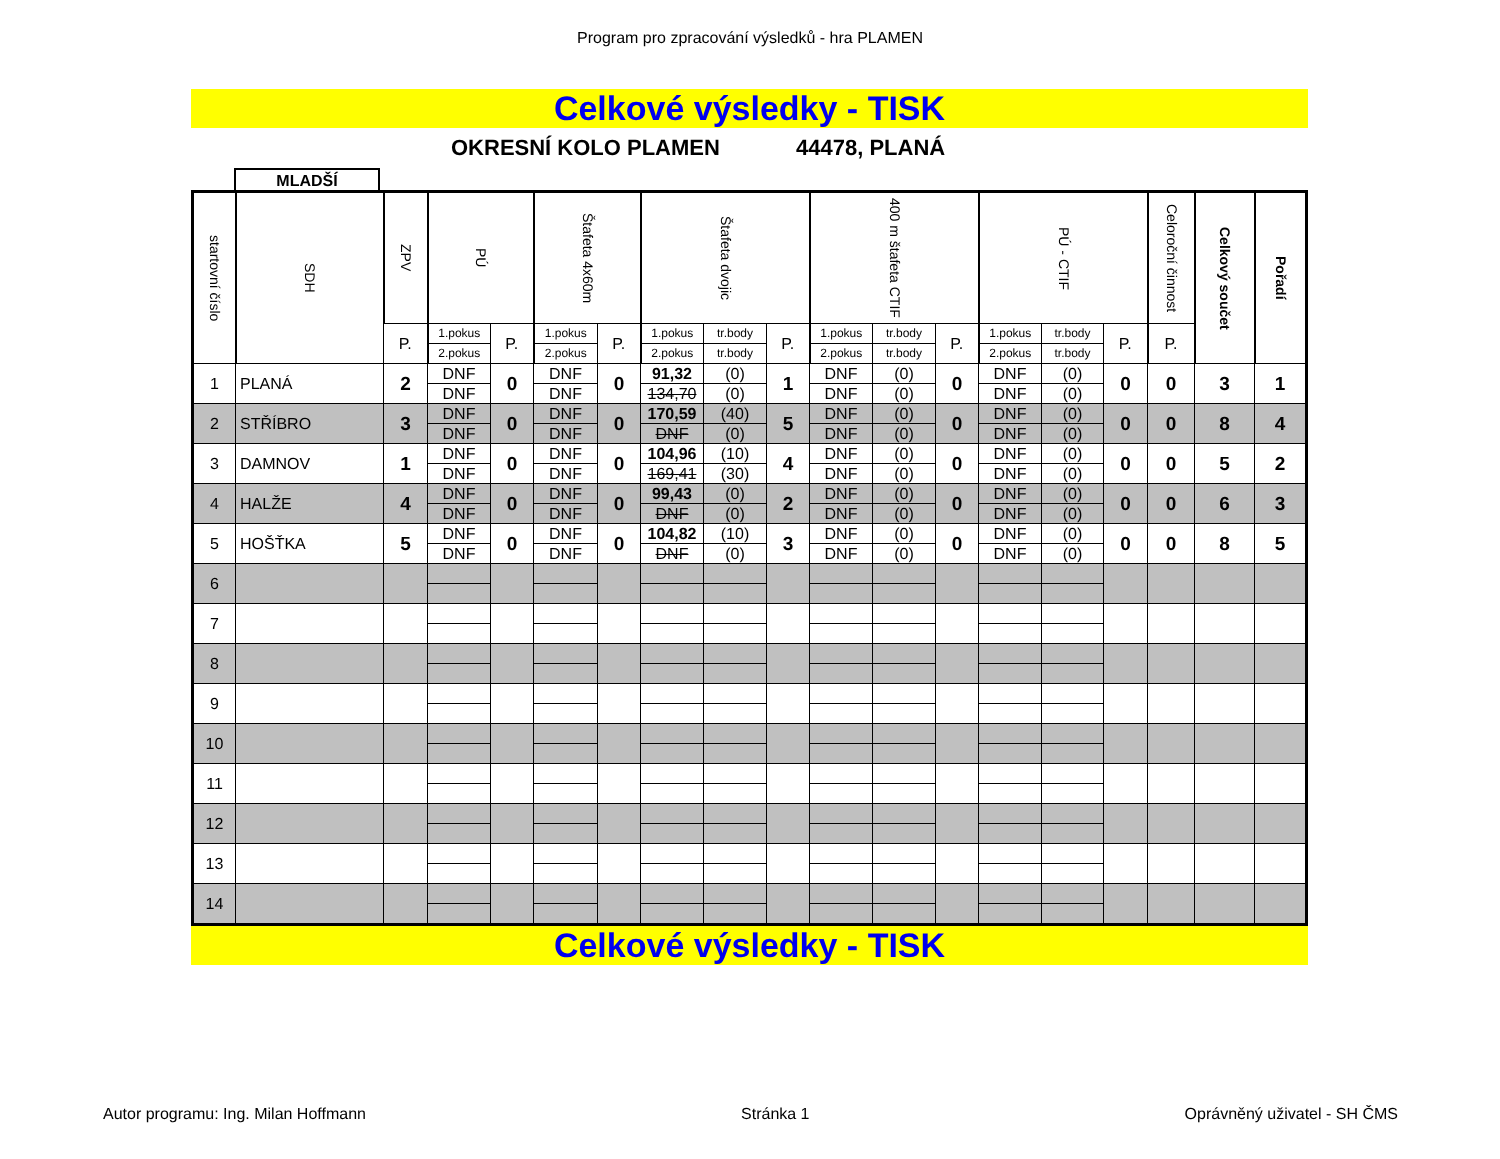Program pro zpracování výsledků - hra PLAMEN
Celkové výsledky - TISK
OKRESNÍ KOLO PLAMEN 44478, PLANÁ
MLADŠÍ
| startovní číslo | SDH | ZPV | PÚ | | Štafeta 4x60m | | Štafeta dvojic | | | 400 m štafeta CTIF | | | PÚ - CTIF | | | Celoroční činnost | Celkový součet | Pořadí |
| --- | --- | --- | --- | --- | --- | --- | --- | --- | --- | --- | --- | --- | --- | --- | --- | --- | --- | --- |
| | | P. | 1.pokus | P. | 1.pokus | P. | 1.pokus | tr.body | P. | 1.pokus | tr.body | P. | 1.pokus | tr.body | P. | P. | | |
| | | | 2.pokus | | 2.pokus | | 2.pokus | tr.body | | 2.pokus | tr.body | | 2.pokus | tr.body | | | | |
| 1 | PLANÁ | 2 | DNF | 0 | DNF | 0 | 91,32 | (0) | 1 | DNF | (0) | 0 | DNF | (0) | 0 | 0 | 3 | 1 |
| | | | DNF | | DNF | | 134,70 | (0) | | DNF | (0) | | DNF | (0) | | | | |
| 2 | STŘÍBRO | 3 | DNF | 0 | DNF | 0 | 170,59 | (40) | 5 | DNF | (0) | 0 | DNF | (0) | 0 | 0 | 8 | 4 |
| | | | DNF | | DNF | | DNF | (0) | | DNF | (0) | | DNF | (0) | | | | |
| 3 | DAMNOV | 1 | DNF | 0 | DNF | 0 | 104,96 | (10) | 4 | DNF | (0) | 0 | DNF | (0) | 0 | 0 | 5 | 2 |
| | | | DNF | | DNF | | 169,41 | (30) | | DNF | (0) | | DNF | (0) | | | | |
| 4 | HALŽE | 4 | DNF | 0 | DNF | 0 | 99,43 | (0) | 2 | DNF | (0) | 0 | DNF | (0) | 0 | 0 | 6 | 3 |
| | | | DNF | | DNF | | DNF | (0) | | DNF | (0) | | DNF | (0) | | | | |
| 5 | HOŠŤKA | 5 | DNF | 0 | DNF | 0 | 104,82 | (10) | 3 | DNF | (0) | 0 | DNF | (0) | 0 | 0 | 8 | 5 |
| | | | DNF | | DNF | | DNF | (0) | | DNF | (0) | | DNF | (0) | | | | |
| 6 | | | | | | | | | | | | | | | | | | |
| 7 | | | | | | | | | | | | | | | | | | |
| 8 | | | | | | | | | | | | | | | | | | |
| 9 | | | | | | | | | | | | | | | | | | |
| 10 | | | | | | | | | | | | | | | | | | |
| 11 | | | | | | | | | | | | | | | | | | |
| 12 | | | | | | | | | | | | | | | | | | |
| 13 | | | | | | | | | | | | | | | | | | |
| 14 | | | | | | | | | | | | | | | | | | |
Celkové výsledky - TISK
Autor programu: Ing. Milan Hoffmann Stránka 1 Oprávněný uživatel - SH ČMS